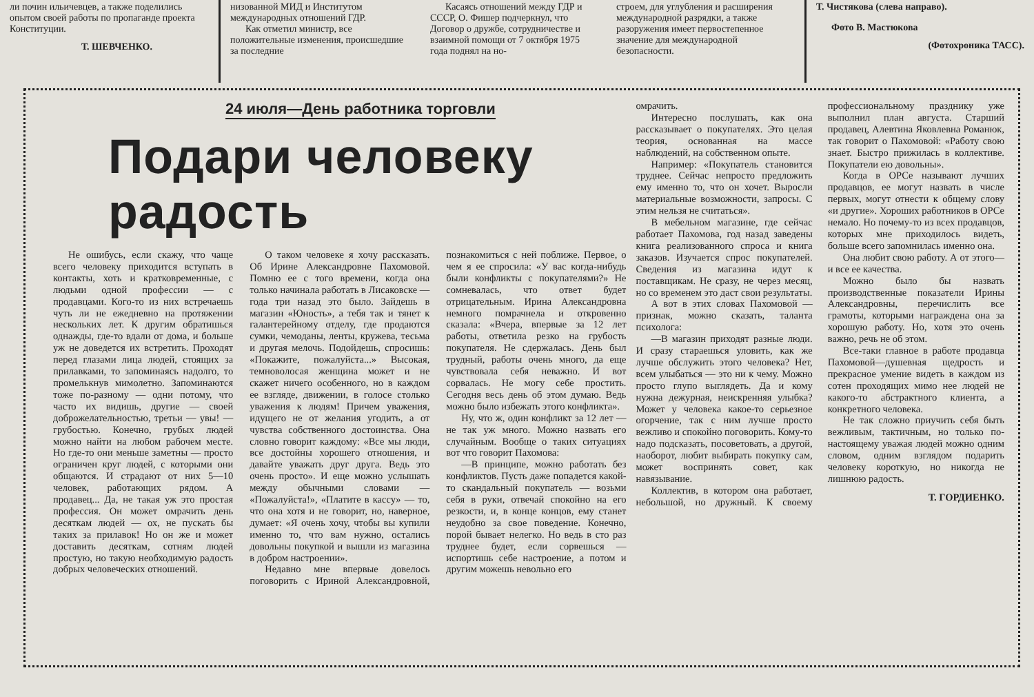ли почин ильичевцев, а также поделились опытом своей работы по пропаганде проекта Конституции.
Т. ШЕВЧЕНКО.
низованной МИД и Институтом международных отношений ГДР.
Как отметил министр, все положительные изменения, происшедшие за последние
Касаясь отношений между ГДР и СССР, О. Фишер подчеркнул, что Договор о дружбе, сотрудничестве и взаимной помощи от 7 октября 1975 года поднял на но-
строем, для углубления и расширения международной разрядки, а также разоружения имеет первостепенное значение для международной безопасности.
Т. Чистякова (слева направо).
Фото В. Мастюкова
(Фотохроника ТАСС).
24 июля—День работника торговли
Подари человеку радость
Не ошибусь, если скажу, что чаще всего человеку приходится вступать в контакты, хоть и кратковременные, с людьми одной профессии — с продавцами. Кого-то из них встречаешь чуть ли не ежедневно на протяжении нескольких лет. К другим обратишься однажды, где-то вдали от дома, и больше уж не доведется их встретить. Проходят перед глазами лица людей, стоящих за прилавками, то запоминаясь надолго, то промелькнув мимолетно. Запоминаются тоже по-разному — одни потому, что часто их видишь, другие — своей доброжелательностью, третьи — увы! — грубостью. Конечно, грубых людей можно найти на любом рабочем месте. Но где-то они меньше заметны — просто ограничен круг людей, с которыми они общаются. И страдают от них 5—10 человек, работающих рядом. А продавец... Да, не такая уж это простая профессия. Он может омрачить день десяткам людей — ох, не пускать бы таких за прилавок! Но он же и может доставить десяткам, сотням людей простую, но такую необходимую радость добрых человеческих отношений.
О таком человеке я хочу рассказать. Об Ирине Александровне Пахомовой. Помню ее с того времени, когда она только начинала работать в Лисаковске — года три назад это было. Зайдешь в магазин «Юность», а тебя так и тянет к галантерейному отделу, где продаются сумки, чемоданы, ленты, кружева, тесьма и другая мелочь. Подойдешь, спросишь: «Покажите, пожалуйста...» Высокая, темноволосая женщина может и не скажет ничего особенного, но в каждом ее взгляде, движении, в голосе столько уважения к людям! Причем уважения, идущего не от желания угодить, а от чувства собственного достоинства. Она словно говорит каждому: «Все мы люди, все достойны хорошего отношения, и давайте уважать друг друга. Ведь это очень просто». И еще можно услышать между обычными словами — «Пожалуйста!», «Платите в кассу» — то, что она хотя и не говорит, но, наверное, думает: «Я очень хочу, чтобы вы купили именно то, что вам нужно, остались довольны покупкой и вышли из магазина в добром настроении».
Недавно мне впервые довелось поговорить с Ириной Александровной, познакомиться с ней поближе. Первое, о чем я ее спросила: «У вас когда-нибудь были конфликты с покупателями?» Не сомневалась, что ответ будет отрицательным. Ирина Александровна немного помрачнела и откровенно сказала: «Вчера, впервые за 12 лет работы, ответила резко на грубость покупателя. Не сдержалась. День был трудный, работы очень много, да еще чувствовала себя неважно. И вот сорвалась. Не могу себе простить. Сегодня весь день об этом думаю. Ведь можно было избежать этого конфликта».
Ну, что ж, один конфликт за 12 лет — не так уж много. Можно назвать его случайным. Вообще о таких ситуациях вот что говорит Пахомова:
—В принципе, можно работать без конфликтов. Пусть даже попадется какой-то скандальный покупатель — возьми себя в руки, отвечай спокойно на его резкости, и, в конце концов, ему станет неудобно за свое поведение. Конечно, порой бывает нелегко. Но ведь в сто раз труднее будет, если сорвешься — испортишь себе настроение, а потом и другим можешь невольно его
омрачить.
Интересно послушать, как она рассказывает о покупателях. Это целая теория, основанная на массе наблюдений, на собственном опыте.
Например: «Покупатель становится труднее. Сейчас непросто предложить ему именно то, что он хочет. Выросли материальные возможности, запросы. С этим нельзя не считаться».
В мебельном магазине, где сейчас работает Пахомова, год назад заведены книга реализованного спроса и книга заказов. Изучается спрос покупателей. Сведения из магазина идут к поставщикам. Не сразу, не через месяц, но со временем это даст свои результаты.
А вот в этих словах Пахомовой — признак, можно сказать, таланта психолога:
—В магазин приходят разные люди. И сразу стараешься уловить, как же лучше обслужить этого человека? Нет, всем улыбаться — это ни к чему. Можно просто глупо выглядеть. Да и кому нужна дежурная, неискренняя улыбка? Может у человека какое-то серьезное огорчение, так с ним лучше просто вежливо и спокойно поговорить. Кому-то надо подсказать, посоветовать, а другой, наоборот, любит выбирать покупку сам, может воспринять совет, как навязывание.
Коллектив, в котором она работает, небольшой, но дружный. К своему профессиональному празднику уже выполнил план августа. Старший продавец, Алевтина Яковлевна Романюк, так говорит о Пахомовой: «Работу свою знает. Быстро прижилась в коллективе. Покупатели ею довольны».
Когда в ОРСе называют лучших продавцов, ее могут назвать в числе первых, могут отнести к общему слову «и другие». Хороших работников в ОРСе немало. Но почему-то из всех продавцов, которых мне приходилось видеть, больше всего запомнилась именно она.
Она любит свою работу. А от этого—и все ее качества.
Можно было бы назвать производственные показатели Ирины Александровны, перечислить все грамоты, которыми награждена она за хорошую работу. Но, хотя это очень важно, речь не об этом.
Все-таки главное в работе продавца Пахомовой—душевная щедрость и прекрасное умение видеть в каждом из сотен проходящих мимо нее людей не какого-то абстрактного клиента, а конкретного человека.
Не так сложно приучить себя быть вежливым, тактичным, но только по-настоящему уважая людей можно одним словом, одним взглядом подарить человеку короткую, но никогда не лишнюю радость.
Т. ГОРДИЕНКО.